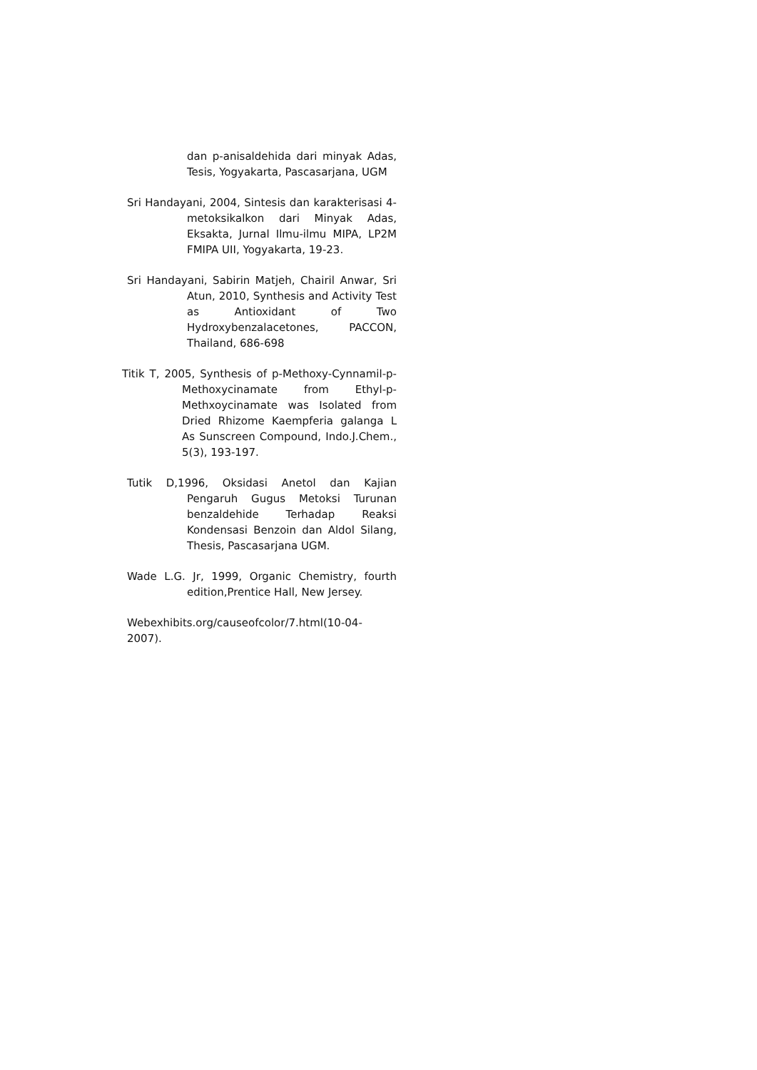dan p-anisaldehida dari minyak Adas, Tesis, Yogyakarta, Pascasarjana, UGM
Sri Handayani, 2004, Sintesis dan karakterisasi 4-metoksikalkon dari Minyak Adas, Eksakta, Jurnal Ilmu-ilmu MIPA, LP2M FMIPA UII, Yogyakarta, 19-23.
Sri Handayani, Sabirin Matjeh, Chairil Anwar, Sri Atun, 2010, Synthesis and Activity Test as Antioxidant of Two Hydroxybenzalacetones, PACCON, Thailand, 686-698
Titik T, 2005, Synthesis of p-Methoxy-Cynnamil-p-Methoxycinamate from Ethyl-p-Methxoycinamate was Isolated from Dried Rhizome Kaempferia galanga L As Sunscreen Compound, Indo.J.Chem., 5(3), 193-197.
Tutik D,1996, Oksidasi Anetol dan Kajian Pengaruh Gugus Metoksi Turunan benzaldehide Terhadap Reaksi Kondensasi Benzoin dan Aldol Silang, Thesis, Pascasarjana UGM.
Wade L.G. Jr, 1999, Organic Chemistry, fourth edition,Prentice Hall, New Jersey.
Webexhibits.org/causeofcolor/7.html(10-04-2007).